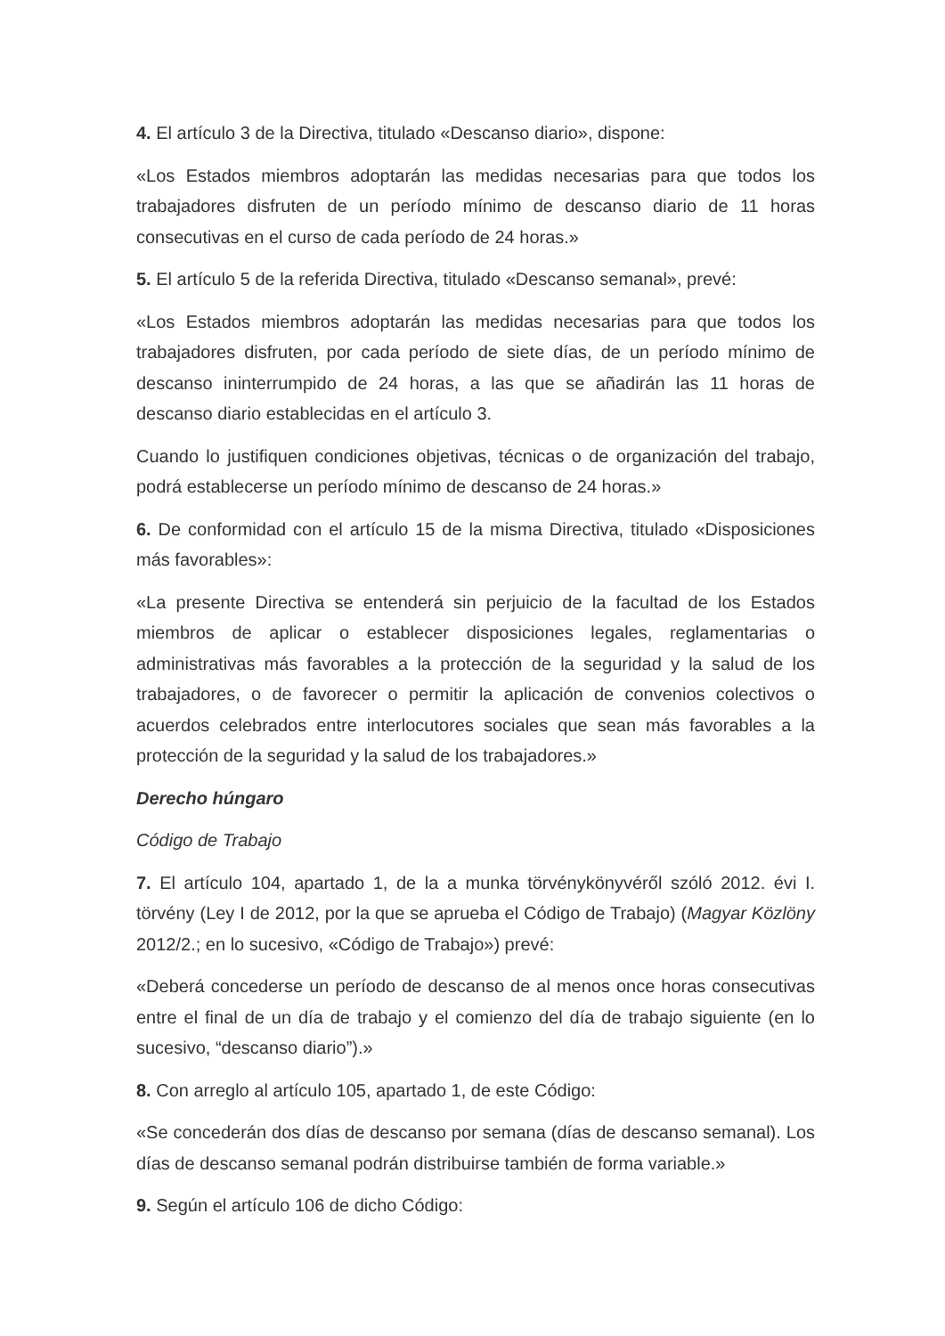4. El artículo 3 de la Directiva, titulado «Descanso diario», dispone:
«Los Estados miembros adoptarán las medidas necesarias para que todos los trabajadores disfruten de un período mínimo de descanso diario de 11 horas consecutivas en el curso de cada período de 24 horas.»
5. El artículo 5 de la referida Directiva, titulado «Descanso semanal», prevé:
«Los Estados miembros adoptarán las medidas necesarias para que todos los trabajadores disfruten, por cada período de siete días, de un período mínimo de descanso ininterrumpido de 24 horas, a las que se añadirán las 11 horas de descanso diario establecidas en el artículo 3.
Cuando lo justifiquen condiciones objetivas, técnicas o de organización del trabajo, podrá establecerse un período mínimo de descanso de 24 horas.»
6. De conformidad con el artículo 15 de la misma Directiva, titulado «Disposiciones más favorables»:
«La presente Directiva se entenderá sin perjuicio de la facultad de los Estados miembros de aplicar o establecer disposiciones legales, reglamentarias o administrativas más favorables a la protección de la seguridad y la salud de los trabajadores, o de favorecer o permitir la aplicación de convenios colectivos o acuerdos celebrados entre interlocutores sociales que sean más favorables a la protección de la seguridad y la salud de los trabajadores.»
Derecho húngaro
Código de Trabajo
7. El artículo 104, apartado 1, de la a munka törvénykönyvéről szóló 2012. évi I. törvény (Ley I de 2012, por la que se aprueba el Código de Trabajo) (Magyar Közlöny 2012/2.; en lo sucesivo, «Código de Trabajo») prevé:
«Deberá concederse un período de descanso de al menos once horas consecutivas entre el final de un día de trabajo y el comienzo del día de trabajo siguiente (en lo sucesivo, “descanso diario”).»
8. Con arreglo al artículo 105, apartado 1, de este Código:
«Se concederán dos días de descanso por semana (días de descanso semanal). Los días de descanso semanal podrán distribuirse también de forma variable.»
9. Según el artículo 106 de dicho Código: